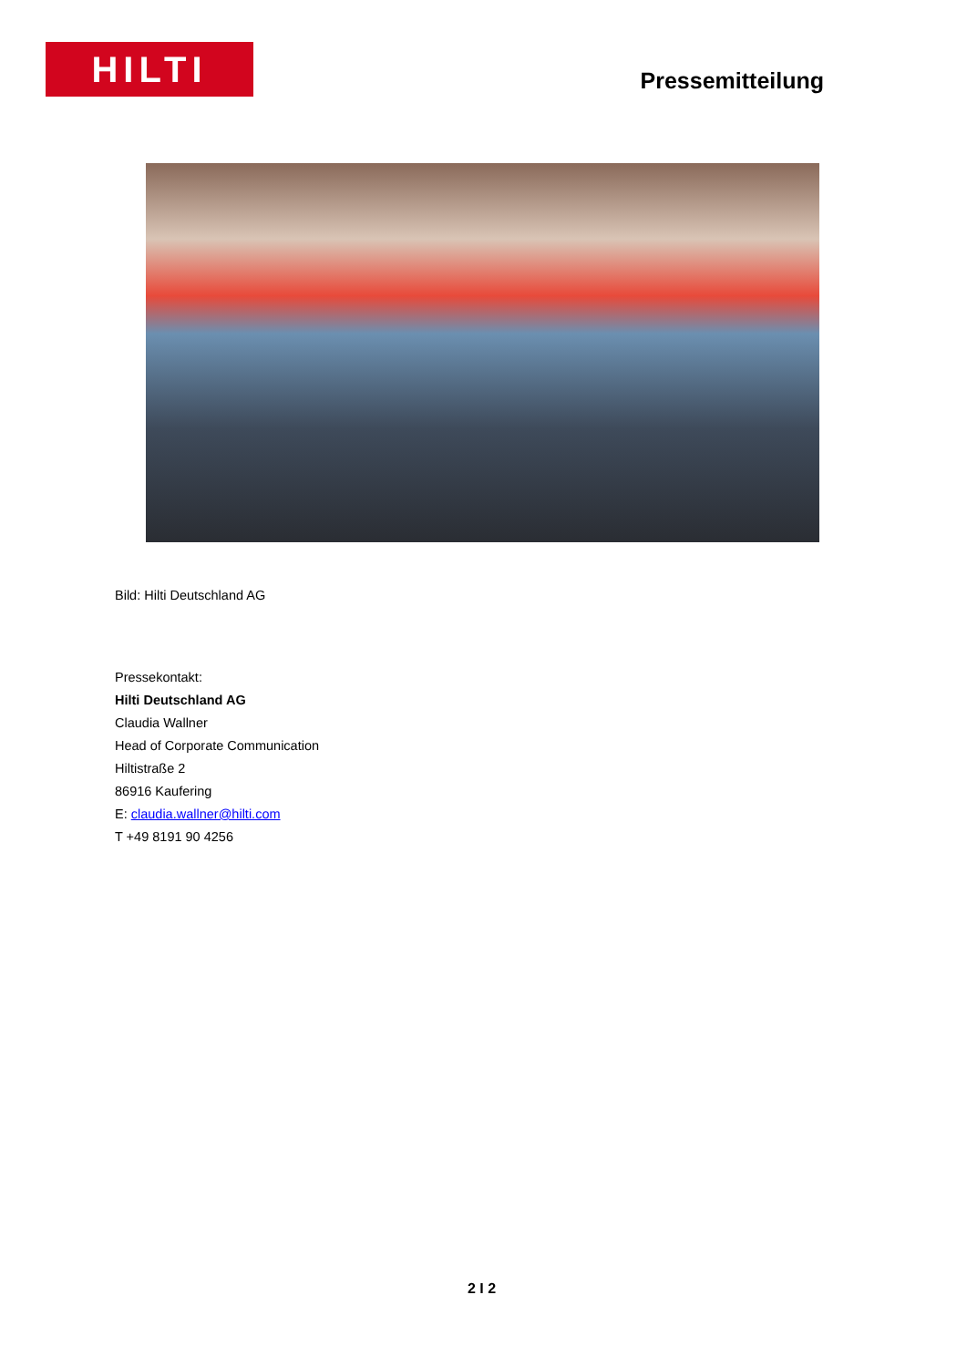HILTI
Pressemitteilung
Bild: Hilti Deutschland AG
Pressekontakt:
Hilti Deutschland AG
Claudia Wallner
Head of Corporate Communication
Hiltistraße 2
86916 Kaufering
E: claudia.wallner@hilti.com
T +49 8191 90 4256
2 I 2